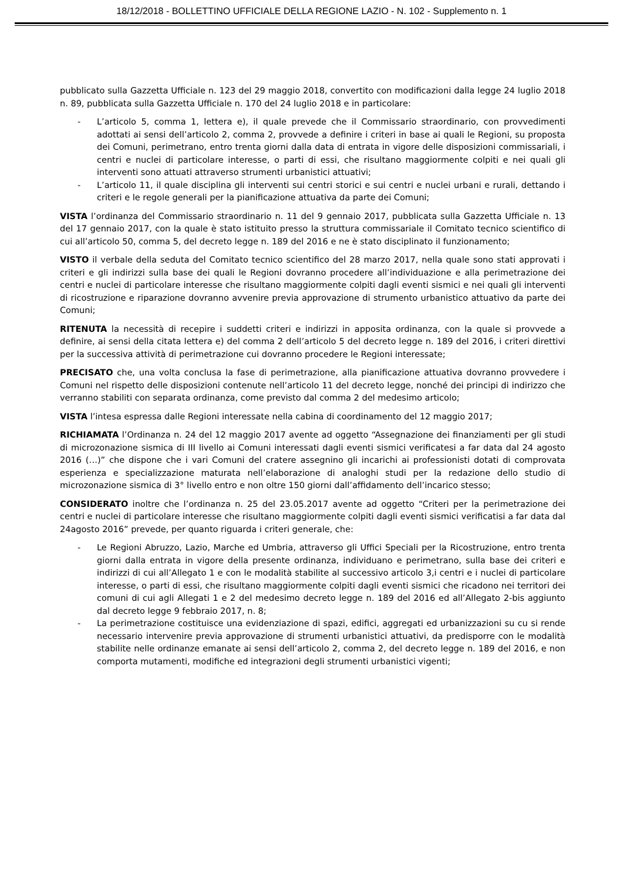18/12/2018 - BOLLETTINO UFFICIALE DELLA REGIONE LAZIO - N. 102 - Supplemento n. 1
pubblicato sulla Gazzetta Ufficiale n. 123 del 29 maggio 2018, convertito con modificazioni dalla legge 24 luglio 2018 n. 89, pubblicata sulla Gazzetta Ufficiale n. 170 del 24 luglio 2018 e in particolare:
- L’articolo 5, comma 1, lettera e), il quale prevede che il Commissario straordinario, con provvedimenti adottati ai sensi dell’articolo 2, comma 2, provvede a definire i criteri in base ai quali le Regioni, su proposta dei Comuni, perimetrano, entro trenta giorni dalla data di entrata in vigore delle disposizioni commissariali, i centri e nuclei di particolare interesse, o parti di essi, che risultano maggiormente colpiti e nei quali gli interventi sono attuati attraverso strumenti urbanistici attuativi;
- L’articolo 11, il quale disciplina gli interventi sui centri storici e sui centri e nuclei urbani e rurali, dettando i criteri e le regole generali per la pianificazione attuativa da parte dei Comuni;
VISTA l’ordinanza del Commissario straordinario n. 11 del 9 gennaio 2017, pubblicata sulla Gazzetta Ufficiale n. 13 del 17 gennaio 2017, con la quale è stato istituito presso la struttura commissariale il Comitato tecnico scientifico di cui all’articolo 50, comma 5, del decreto legge n. 189 del 2016 e ne è stato disciplinato il funzionamento;
VISTO il verbale della seduta del Comitato tecnico scientifico del 28 marzo 2017, nella quale sono stati approvati i criteri e gli indirizzi sulla base dei quali le Regioni dovranno procedere all’individuazione e alla perimetrazione dei centri e nuclei di particolare interesse che risultano maggiormente colpiti dagli eventi sismici e nei quali gli interventi di ricostruzione e riparazione dovranno avvenire previa approvazione di strumento urbanistico attuativo da parte dei Comuni;
RITENUTA la necessità di recepire i suddetti criteri e indirizzi in apposita ordinanza, con la quale si provvede a definire, ai sensi della citata lettera e) del comma 2 dell’articolo 5 del decreto legge n. 189 del 2016, i criteri direttivi per la successiva attività di perimetrazione cui dovranno procedere le Regioni interessate;
PRECISATO che, una volta conclusa la fase di perimetrazione, alla pianificazione attuativa dovranno provvedere i Comuni nel rispetto delle disposizioni contenute nell’articolo 11 del decreto legge, nonché dei principi di indirizzo che verranno stabiliti con separata ordinanza, come previsto dal comma 2 del medesimo articolo;
VISTA l’intesa espressa dalle Regioni interessate nella cabina di coordinamento del 12 maggio 2017;
RICHIAMATA l’Ordinanza n. 24 del 12 maggio 2017 avente ad oggetto “Assegnazione dei finanziamenti per gli studi di microzonazione sismica di III livello ai Comuni interessati dagli eventi sismici verificatesi a far data dal 24 agosto 2016 (…)” che dispone che i vari Comuni del cratere assegnino gli incarichi ai professionisti dotati di comprovata esperienza e specializzazione maturata nell’elaborazione di analoghi studi per la redazione dello studio di microzonazione sismica di 3° livello entro e non oltre 150 giorni dall’affidamento dell’incarico stesso;
CONSIDERATO inoltre che l’ordinanza n. 25 del 23.05.2017 avente ad oggetto “Criteri per la perimetrazione dei centri e nuclei di particolare interesse che risultano maggiormente colpiti dagli eventi sismici verificatisi a far data dal 24agosto 2016” prevede, per quanto riguarda i criteri generale, che:
- Le Regioni Abruzzo, Lazio, Marche ed Umbria, attraverso gli Uffici Speciali per la Ricostruzione, entro trenta giorni dalla entrata in vigore della presente ordinanza, individuano e perimetrano, sulla base dei criteri e indirizzi di cui all’Allegato 1 e con le modalità stabilite al successivo articolo 3,i centri e i nuclei di particolare interesse, o parti di essi, che risultano maggiormente colpiti dagli eventi sismici che ricadono nei territori dei comuni di cui agli Allegati 1 e 2 del medesimo decreto legge n. 189 del 2016 ed all’Allegato 2-bis aggiunto dal decreto legge 9 febbraio 2017, n. 8;
- La perimetrazione costituisce una evidenziazione di spazi, edifici, aggregati ed urbanizzazioni su cu si rende necessario intervenire previa approvazione di strumenti urbanistici attuativi, da predisporre con le modalità stabilite nelle ordinanze emanate ai sensi dell’articolo 2, comma 2, del decreto legge n. 189 del 2016, e non comporta mutamenti, modifiche ed integrazioni degli strumenti urbanistici vigenti;